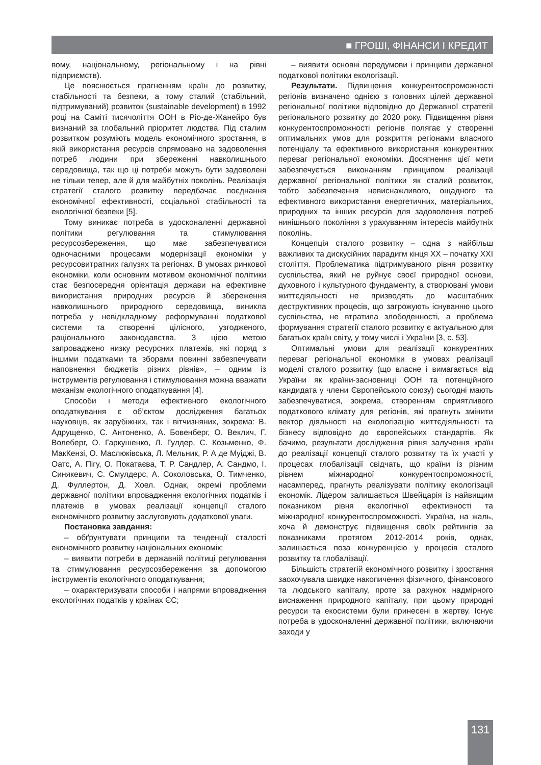■ ГРОШІ, ФІНАНСИ І КРЕДИТ
вому, національному, регіональному і на рівні підприємств).
Це пояснюється прагненням країн до розвитку, стабільності та безпеки, а тому сталий (стабільний, підтримуваний) розвиток (sustainable development) в 1992 році на Саміті тисячоліття ООН в Ріо-де-Жанейро був визнаний за глобальний пріоритет людства. Під сталим розвитком розуміють модель економічного зростання, в якій використання ресурсів спрямовано на задоволення потреб людини при збереженні навколишнього середовища, так що ці потреби можуть бути задоволені не тільки тепер, але й для майбутніх поколінь. Реалізація стратегії сталого розвитку передбачає поєднання економічної ефективності, соціальної стабільності та екологічної безпеки [5].
Тому виникає потреба в удосконаленні державної політики регулювання та стимулювання ресурсозбереження, що має забезпечуватися одночасними процесами модернізації економіки у ресурсовитратних галузях та регіонах. В умовах ринкової економіки, коли основним мотивом економічної політики стає безпосередня орієнтація держави на ефективне використання природних ресурсів й збереження навколишнього природного середовища, виникла потреба у невідкладному реформуванні податкової системи та створенні цілісного, узгодженого, раціонального законодавства. З цією метою запроваджено низку ресурсних платежів, які поряд з іншими податками та зборами повинні забезпечувати наповнення бюджетів різних рівнів», – одним із інструментів регулювання і стимулювання можна вважати механізм екологічного оподаткування [4].
Способи і методи ефективного екологічного оподаткування є об’єктом дослідження багатьох науковців, як зарубіжних, так і вітчизняних, зокрема: В. Адрущенко, С. Антоненко, А. Бовенберг, О. Веклич, Г. Волеберг, О. Гаркушенко, Л. Гулдер, С. Козьменко, Ф. МакКензі, О. Маслюківська, Л. Мельник, Р. А де Муіджі, В. Оатс, А. Пігу, О. Покатаєва, Т. Р. Сандлер, А. Сандмо, І. Синякевич, С. Смулдерс, А. Соколовська, О. Тимченко, Д. Фуллертон, Д. Хоел. Однак, окремі проблеми державної політики впровадження екологічних податків і платежів в умовах реалізації концепції сталого економічного розвитку заслуговують додаткової уваги.
Постановка завдання:
– обґрунтувати принципи та тенденції сталості економічного розвитку національних економік;
– виявити потреби в державній політиці регулювання та стимулювання ресурсозбереження за допомогою інструментів екологічного оподаткування;
– охарактеризувати способи і напрями впровадження екологічних податків у країнах ЄС;
– виявити основні передумови і принципи державної податкової політики екологізації.
Результати. Підвищення конкурентоспроможності регіонів визначено однією з головних цілей державної регіональної політики відповідно до Державної стратегії регіонального розвитку до 2020 року. Підвищення рівня конкурентоспроможності регіонів полягає у створенні оптимальних умов для розкриття регіонами власного потенціалу та ефективного використання конкурентних переваг регіональної економіки. Досягнення цієї мети забезпечується виконанням принципом реалізації державної регіональної політики як сталий розвиток, тобто забезпечення невиснажливого, ощадного та ефективного використання енергетичних, матеріальних, природних та інших ресурсів для задоволення потреб нинішнього покоління з урахуванням інтересів майбутніх поколінь.
Концепція сталого розвитку – одна з найбільш важливих та дискусійних парадигм кінця ХХ – початку ХХІ століття. Проблематика підтримуваного рівня розвитку суспільства, який не руйнує своєї природної основи, духовного і культурного фундаменту, а створювані умови життєдіяльності не призводять до масштабних деструктивних процесів, що загрожують існуванню цього суспільства, не втратила злободенності, а проблема формування стратегії сталого розвитку є актуальною для багатьох країн світу, у тому числі і України [3, с. 53].
Оптимальні умови для реалізації конкурентних переваг регіональної економіки в умовах реалізації моделі сталого розвитку (що власне і вимагається від України як країни-засновниці ООН та потенційного кандидата у члени Європейського союзу) сьогодні мають забезпечуватися, зокрема, створенням сприятливого податкового клімату для регіонів, які прагнуть змінити вектор діяльності на екологізацію життєдіяльності та бізнесу відповідно до європейських стандартів. Як бачимо, результати дослідження рівня залучення країн до реалізації концепції сталого розвитку та їх участі у процесах глобалізації свідчать, що країни із різним рівнем міжнародної конкурентоспроможності, насамперед, прагнуть реалізувати політику екологізації економік. Лідером залишається Швейцарія із найвищим показником рівня екологічної ефективності та міжнародної конкурентоспроможності. Україна, на жаль, хоча й демонструє підвищення своїх рейтингів за показниками протягом 2012-2014 років, однак, залишається поза конкуренцією у процесів сталого розвитку та глобалізації.
Більшість стратегій економічного розвитку і зростання заохочувала швидке накопичення фізичного, фінансового та людського капіталу, проте за рахунок надмірного виснаження природного капіталу, при цьому природні ресурси та екосистеми були принесені в жертву. Існує потреба в удосконаленні державної політики, включаючи заходи у
131